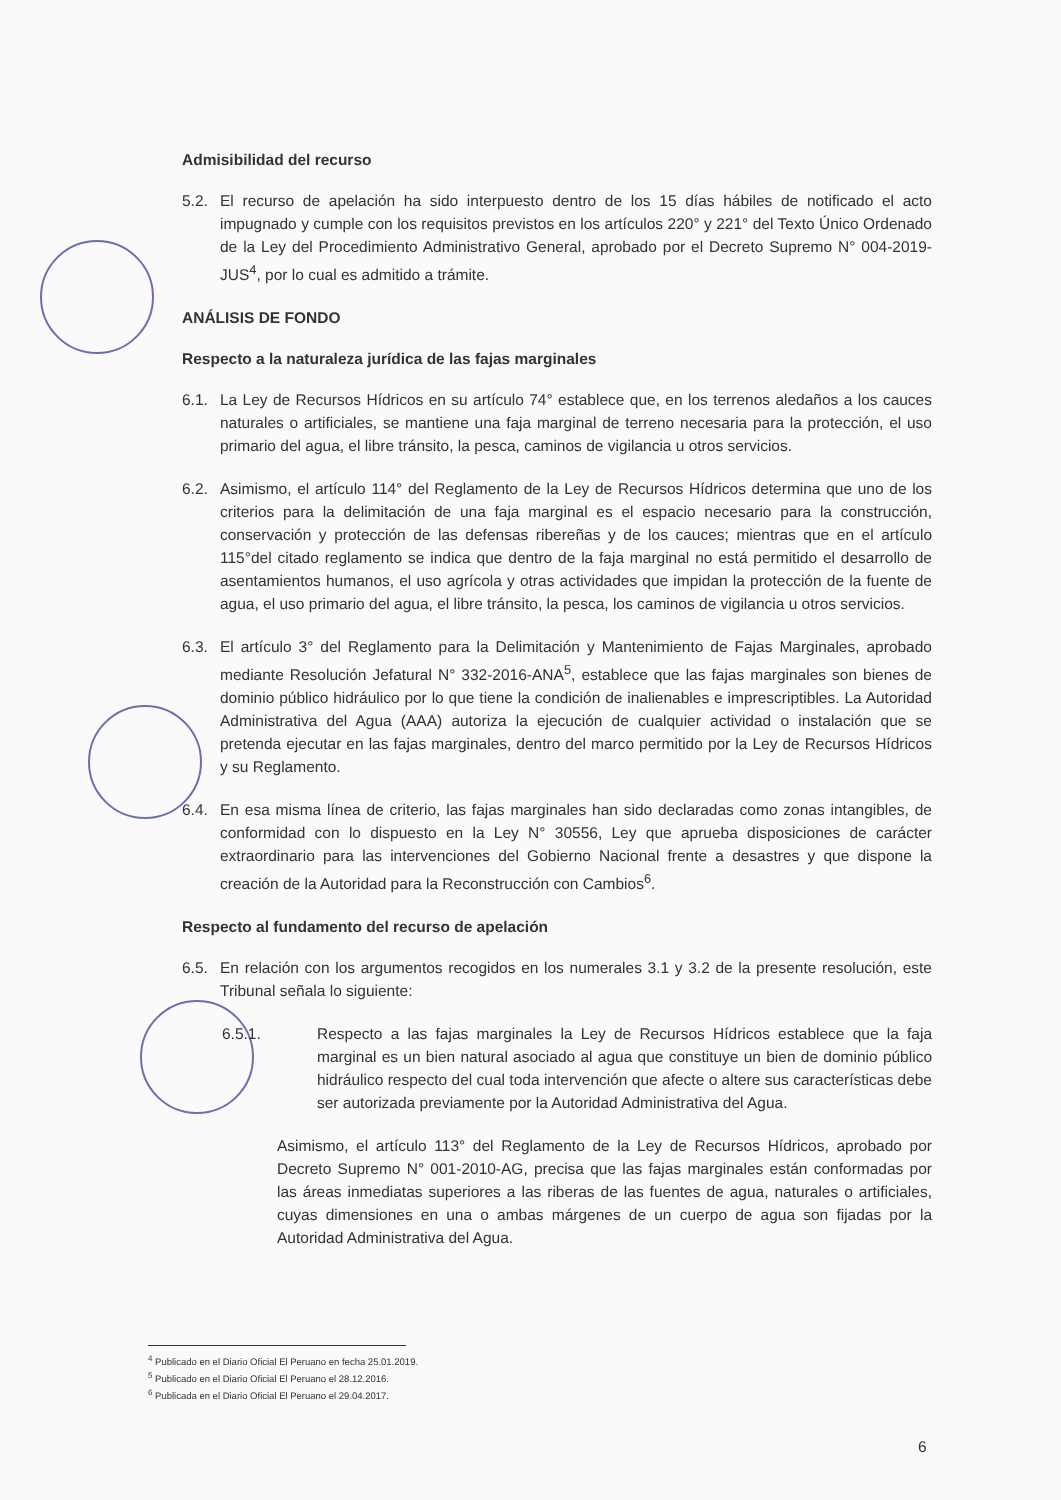Admisibilidad del recurso
5.2. El recurso de apelación ha sido interpuesto dentro de los 15 días hábiles de notificado el acto impugnado y cumple con los requisitos previstos en los artículos 220° y 221° del Texto Único Ordenado de la Ley del Procedimiento Administrativo General, aprobado por el Decreto Supremo N° 004-2019-JUS<sup>4</sup>, por lo cual es admitido a trámite.
ANÁLISIS DE FONDO
Respecto a la naturaleza jurídica de las fajas marginales
6.1. La Ley de Recursos Hídricos en su artículo 74° establece que, en los terrenos aledaños a los cauces naturales o artificiales, se mantiene una faja marginal de terreno necesaria para la protección, el uso primario del agua, el libre tránsito, la pesca, caminos de vigilancia u otros servicios.
6.2. Asimismo, el artículo 114° del Reglamento de la Ley de Recursos Hídricos determina que uno de los criterios para la delimitación de una faja marginal es el espacio necesario para la construcción, conservación y protección de las defensas ribereñas y de los cauces; mientras que en el artículo 115°del citado reglamento se indica que dentro de la faja marginal no está permitido el desarrollo de asentamientos humanos, el uso agrícola y otras actividades que impidan la protección de la fuente de agua, el uso primario del agua, el libre tránsito, la pesca, los caminos de vigilancia u otros servicios.
6.3. El artículo 3° del Reglamento para la Delimitación y Mantenimiento de Fajas Marginales, aprobado mediante Resolución Jefatural N° 332-2016-ANA<sup>5</sup>, establece que las fajas marginales son bienes de dominio público hidráulico por lo que tiene la condición de inalienables e imprescriptibles. La Autoridad Administrativa del Agua (AAA) autoriza la ejecución de cualquier actividad o instalación que se pretenda ejecutar en las fajas marginales, dentro del marco permitido por la Ley de Recursos Hídricos y su Reglamento.
6.4. En esa misma línea de criterio, las fajas marginales han sido declaradas como zonas intangibles, de conformidad con lo dispuesto en la Ley N° 30556, Ley que aprueba disposiciones de carácter extraordinario para las intervenciones del Gobierno Nacional frente a desastres y que dispone la creación de la Autoridad para la Reconstrucción con Cambios<sup>6</sup>.
Respecto al fundamento del recurso de apelación
6.5. En relación con los argumentos recogidos en los numerales 3.1 y 3.2 de la presente resolución, este Tribunal señala lo siguiente:
6.5.1. Respecto a las fajas marginales la Ley de Recursos Hídricos establece que la faja marginal es un bien natural asociado al agua que constituye un bien de dominio público hidráulico respecto del cual toda intervención que afecte o altere sus características debe ser autorizada previamente por la Autoridad Administrativa del Agua.
Asimismo, el artículo 113° del Reglamento de la Ley de Recursos Hídricos, aprobado por Decreto Supremo N° 001-2010-AG, precisa que las fajas marginales están conformadas por las áreas inmediatas superiores a las riberas de las fuentes de agua, naturales o artificiales, cuyas dimensiones en una o ambas márgenes de un cuerpo de agua son fijadas por la Autoridad Administrativa del Agua.
<sup>4</sup> Publicado en el Diario Oficial El Peruano en fecha 25.01.2019.
<sup>5</sup> Publicado en el Diario Oficial El Peruano el 28.12.2016.
<sup>6</sup> Publicada en el Diario Oficial El Peruano el 29.04.2017.
6